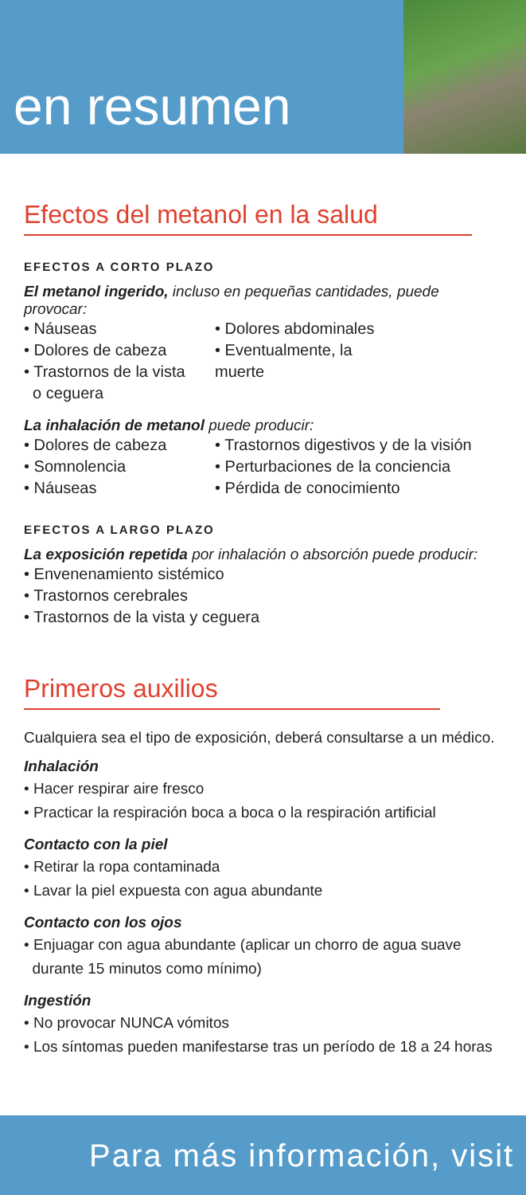en resumen
Efectos del metanol en la salud
EFECTOS A CORTO PLAZO
El metanol ingerido, incluso en pequeñas cantidades, puede provocar:
• Náuseas
• Dolores de cabeza
• Trastornos de la vista
o ceguera
• Dolores abdominales
• Eventualmente, la muerte
La inhalación de metanol puede producir:
• Dolores de cabeza
• Somnolencia
• Náuseas
• Trastornos digestivos y de la visión
• Perturbaciones de la conciencia
• Pérdida de conocimiento
EFECTOS A LARGO PLAZO
La exposición repetida por inhalación o absorción puede producir:
• Envenenamiento sistémico
• Trastornos cerebrales
• Trastornos de la vista y ceguera
Primeros auxilios
Cualquiera sea el tipo de exposición, deberá consultarse a un médico.
Inhalación
• Hacer respirar aire fresco
• Practicar la respiración boca a boca o la respiración artificial
Contacto con la piel
• Retirar la ropa contaminada
• Lavar la piel expuesta con agua abundante
Contacto con los ojos
• Enjuagar con agua abundante (aplicar un chorro de agua suave
durante 15 minutos como mínimo)
Ingestión
• No provocar NUNCA vómitos
• Los síntomas pueden manifestarse tras un período de 18 a 24 horas
Para más información, visit